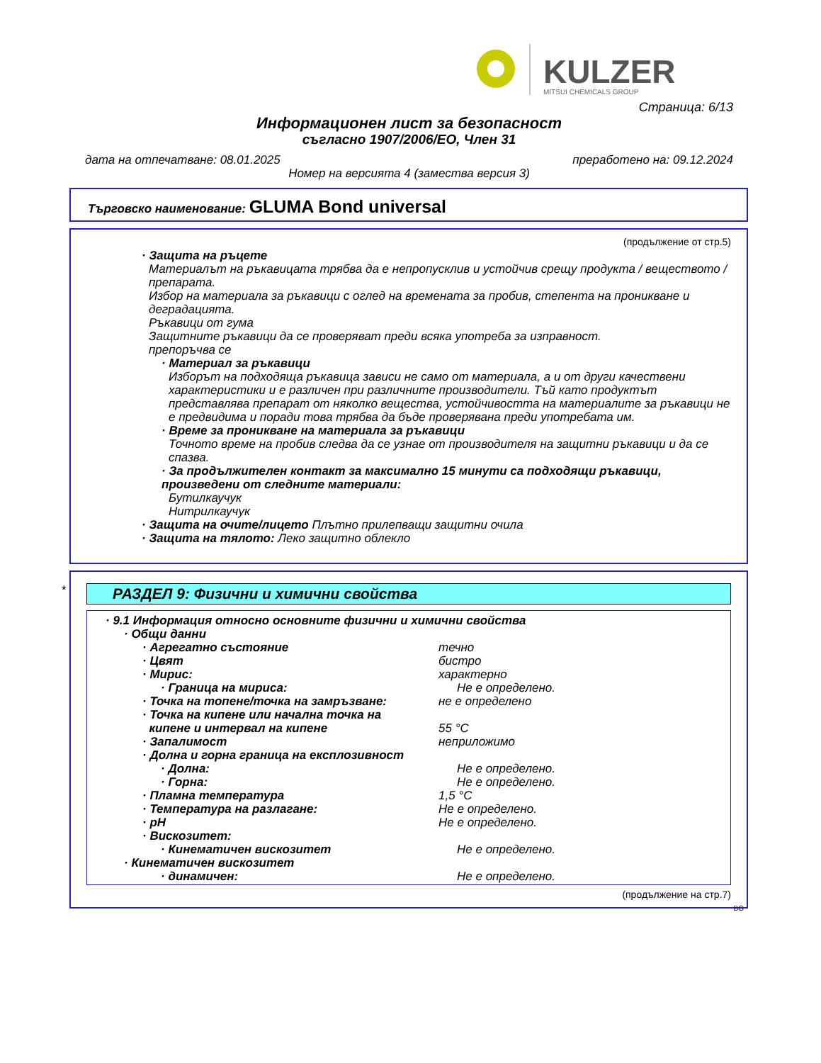KULZER
MITSUI CHEMICALS GROUP
Страница: 6/13
Информационен лист за безопасност
съгласно 1907/2006/ЕО, Член 31
дата на отпечатване: 08.01.2025 преработено на: 09.12.2024
Номер на версията 4 (замества версия 3)
Търговско наименование: GLUMA Bond universal
(продължение от стр.5)
· Защита на ръцете
Материалът на ръкавицата трябва да е непропусклив и устойчив срещу продукта / веществото / препарата.
Избор на материала за ръкавици с оглед на времената за пробив, степента на проникване и деградацията.
Ръкавици от гума
Защитните ръкавици да се проверяват преди всяка употреба за изправност.
препоръчва се
· Материал за ръкавици
Изборът на подходяща ръкавица зависи не само от материала, а и от други качествени характеристики и е различен при различните производители. Тъй като продуктът представлява препарат от няколко вещества, устойчивостта на материалите за ръкавици не е предвидима и поради това трябва да бъде проверявана преди употребата им.
· Време за проникване на материала за ръкавици
Точното време на пробив следва да се узнае от производителя на защитни ръкавици и да се спазва.
· За продължителен контакт за максимално 15 минути са подходящи ръкавици, произведени от следните материали:
Бутилкаучук
Нитрилкаучук
· Защита на очите/лицето Плътно прилепващи защитни очила
· Защита на тялото: Леко защитно облекло
*
РАЗДЕЛ 9: Физични и химични свойства
· 9.1 Информация относно основните физични и химични свойства
· Общи данни
| · Агрегатно състояние | течно |
| · Цвят | бистро |
| · Мирис: | характерно |
| · Граница на мириса: | Не е определено. |
| · Точка на топене/точка на замръзване: | не е определено |
| · Точка на кипене или начална точка на кипене и интервал на кипене | 55 °C |
| · Запалимост | неприложимо |
| · Долна и горна граница на експлозивност | |
| · Долна: | Не е определено. |
| · Горна: | Не е определено. |
| · Пламна температура | 1,5 °C |
| · Температура на разлагане: | Не е определено. |
| · pH | Не е определено. |
| · Вискозитет: | |
| · Кинематичен вискозитет | Не е определено. |
| · Кинематичен вискозитет | |
| · динамичен: | Не е определено. |
(продължение на стр.7)
BG